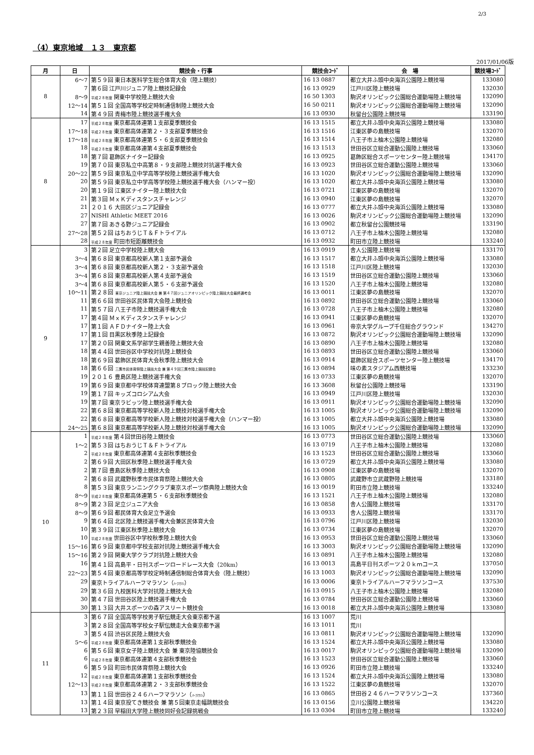2/3
（4）東京地域　１３　東京都
2017/01/06版
| 月 | 日 | 競技会・行事 | 競技会ｺｰﾄﾞ | 会 場 | 競技場ｺｰﾄﾞ |
| --- | --- | --- | --- | --- | --- |
| 8 | 6～7 | 第５９回 東日本医科学生総合体育大会（陸上競技） | 16 13 0887 | 都立大井ふ頭中央海浜公園陸上競技場 | 133080 |
| | 7 | 第６回 江戸川ジュニア陸上競技記録会 | 16 13 0929 | 江戸川区陸上競技場 | 132030 |
| | 8～9 | 平成２８年度 関東中学校陸上競技大会 | 16 50 1303 | 駒沢オリンピック公園総合運動場陸上競技場 | 132090 |
| | 12～14 | 第５１回 全国高等学校定時制通信制陸上競技大会 | 16 50 0211 | 駒沢オリンピック公園総合運動場陸上競技場 | 132090 |
| | 14 | 第４９回 青梅市陸上競技選手権大会 | 16 13 0930 | 秋留台公園陸上競技場 | 133190 |
| 8 | 17 | 平成２８年度 東京都高体連第１支部夏季競技会 | 16 13 1515 | 都立大井ふ頭中央海浜公園陸上競技場 | 133080 |
| | 17～18 | 平成２８年度 東京都高体連第２・３支部夏季競技会 | 16 13 1516 | 江東区夢の島競技場 | 132070 |
| | 17～18 | 平成２８年度 東京都高体連第５・６支部夏季競技会 | 16 13 1514 | 八王子市上柚木公園陸上競技場 | 132080 |
| | 18 | 平成２８年度 東京都高体連第４支部夏季競技会 | 16 13 1513 | 世田谷区立総合運動公園陸上競技場 | 133060 |
| | 18 | 第７回 葛飾区ナイター記録会 | 16 13 0925 | 葛飾区総合スポーツセンター陸上競技場 | 134170 |
| | 19 | 第７０回 東京私立中高第８・９支部陸上競技対抗選手権大会 | 16 13 0923 | 世田谷区立総合運動公園陸上競技場 | 133060 |
| | 20～22 | 第５９回 東京私立中学高等学校陸上競技選手権大会 | 16 13 1020 | 駒沢オリンピック公園総合運動場陸上競技場 | 132090 |
| | 20 | 第５９回 東京私立中学高等学校陸上競技選手権大会（ハンマー投） | 16 13 1020 | 都立大井ふ頭中央海浜公園陸上競技場 | 133080 |
| | 20 | 第１９回 江東区ナイター陸上競技大会 | 16 13 0721 | 江東区夢の島競技場 | 132070 |
| | 21 | 第３回 ＭｘＫディスタンスチャレンジ | 16 13 0940 | 江東区夢の島競技場 | 132070 |
| | 21 | ２０１６ 大田区ジュニア記録会 | 16 13 0777 | 都立大井ふ頭中央海浜公園陸上競技場 | 133080 |
| | 27 | NISHI Athletic MEET 2016 | 16 13 0026 | 駒沢オリンピック公園総合運動場陸上競技場 | 132090 |
| | 27 | 第７回 あきる野ジュニア記録会 | 16 13 0902 | 都立秋留台公園競技場 | 133190 |
| | 27～28 | 第５２回 はちおうじＴ＆Ｆトライアル | 16 13 0712 | 八王子市上柚木公園陸上競技場 | 132080 |
| | 28 | 平成２８年度 町田市短距離競技会 | 16 13 0932 | 町田市立陸上競技場 | 133240 |
| 9 | 3 | 第２回 足立中学校陸上競大会 | 16 13 0919 | 舎人公園陸上競技場 | 133170 |
| | 3～4 | 第６８回 東京都高校新人第１支部予選会 | 16 13 1517 | 都立大井ふ頭中央海浜公園陸上競技場 | 133080 |
| | 3～4 | 第６８回 東京都高校新人第２・３支部予選会 | 16 13 1518 | 江戸川区陸上競技場 | 132030 |
| | 3～4 | 第６８回 東京都高校新人第４支部予選会 | 16 13 1519 | 世田谷区立総合運動公園陸上競技場 | 133060 |
| | 3～4 | 第６８回 東京都高校新人第５・６支部予選会 | 16 13 1520 | 八王子市上柚木公園陸上競技場 | 132080 |
| | 10～11 | 第２８回 東京ジュニア陸上競技大会 兼 第４７回ジュニアオリンピック陸上競技大会最終選考会 | 16 13 0011 | 江東区夢の島競技場 | 132070 |
| | 11 | 第６６回 世田谷区民体育大会陸上競技会 | 16 13 0892 | 世田谷区立総合運動公園陸上競技場 | 133060 |
| | 11 | 第５７回 八王子市陸上競技選手権大会 | 16 13 0728 | 八王子市上柚木公園陸上競技場 | 132080 |
| | 17 | 第４回 ＭｘＫディスタンスチャレンジ | 16 13 0941 | 江東区夢の島競技場 | 132070 |
| | 17 | 第１回 ＡＦＤナイター陸上大会 | 16 13 0961 | 帝京大学グループ千住総合グラウンド | 134270 |
| | 17 | 第１回 目黒区秋季陸上記録会 | 16 13 0872 | 駒沢オリンピック公園総合運動場陸上競技場 | 132090 |
| | 17 | 第２０回 関東文系学部学生親善陸上競技大会 | 16 13 0890 | 八王子市上柚木公園陸上競技場 | 132080 |
| | 18 | 第４４回 世田谷区中学校対抗陸上競技会 | 16 13 0893 | 世田谷区立総合運動公園陸上競技場 | 133060 |
| | 18 | 第６９回 葛飾区民体育大会秋季陸上競技大会 | 16 13 0914 | 葛飾区総合スポーツセンター陸上競技場 | 134170 |
| | 18 | 第６６回 三鷹市民体育祭陸上競技大会 兼 第４９回三鷹市陸上競技記録会 | 16 13 0894 | 味の素スタジアム西競技場 | 133230 |
| | 19 | ２０１６ 豊島区陸上競技選手権大会 | 16 13 0733 | 江東区夢の島競技場 | 132070 |
| | 19 | 第６９回 東京都中学校体育連盟第８ブロック陸上競技大会 | 16 13 3608 | 秋留台公園陸上競技場 | 133190 |
| | 19 | 第１７回 キッズコロシアム大会 | 16 13 0949 | 江戸川区陸上競技場 | 132030 |
| | 19 | 第７回 東京ラビッツ陸上競技選手権大会 | 16 13 0911 | 駒沢オリンピック公園総合運動場陸上競技場 | 132090 |
| | 22 | 第６８回 東京都高等学校新人陸上競技対校選手権大会 | 16 13 1005 | 駒沢オリンピック公園総合運動場陸上競技場 | 132090 |
| | 22 | 第６８回 東京都高等学校新人陸上競技対校選手権大会（ハンマー投） | 16 13 1005 | 都立大井ふ頭中央海浜公園陸上競技場 | 133080 |
| | 24～25 | 第６８回 東京都高等学校新人陸上競技対校選手権大会 | 16 13 1005 | 駒沢オリンピック公園総合運動場陸上競技場 | 132090 |
| 10 | 1 | 平成２８年度 第４回世田谷陸上競技会 | 16 13 0773 | 世田谷区立総合運動公園陸上競技場 | 133060 |
| | 1～2 | 第５３回 はちおうじＴ＆Ｆトライアル | 16 13 0719 | 八王子市上柚木公園陸上競技場 | 132080 |
| | 2 | 平成２８年度 東京都高体連第４支部秋季競技会 | 16 13 1523 | 世田谷区立総合運動公園陸上競技場 | 133060 |
| | 2 | 第６９回 大田区秋季陸上競技選手権大会 | 16 13 0729 | 都立大井ふ頭中央海浜公園陸上競技場 | 133080 |
| | 2 | 第７回 豊島区秋季陸上競技大会 | 16 13 0908 | 江東区夢の島競技場 | 132070 |
| | 2 | 第６８回 武蔵野秋季市民体育祭陸上競技大会 | 16 13 0805 | 武蔵野市立武蔵野陸上競技場 | 133180 |
| | 8 | 第５３回 東京ランニングクラブ東京スポーツ祭典陸上競技大会 | 16 13 0019 | 町田市立陸上競技場 | 133240 |
| | 8～9 | 平成２８年度 東京都高体連第５・６支部秋季競技会 | 16 13 1521 | 八王子市上柚木公園陸上競技場 | 132080 |
| | 8～9 | 第２３回 足立ジュニア大会 | 16 13 0858 | 舎人公園陸上競技場 | 133170 |
| | 8～9 | 第６９回 都民体育大会足立予選会 | 16 13 0933 | 舎人公園陸上競技場 | 133170 |
| | 9 | 第６４回 北区陸上競技選手権大会兼区民体育大会 | 16 13 0796 | 江戸川区陸上競技場 | 132030 |
| | 10 | 第３９回 江東区秋季陸上競技大会 | 16 13 0734 | 江東区夢の島競技場 | 132070 |
| | 10 | 平成２８年度 世田谷区中学校秋季陸上競技大会 | 16 13 0953 | 世田谷区立総合運動公園陸上競技場 | 133060 |
| | 15～16 | 第６９回 東京都中学校支部対抗陸上競技選手権大会 | 16 13 3003 | 駒沢オリンピック公園総合運動場陸上競技場 | 132090 |
| | 15～16 | 第２９回 関東大学クラブ対抗陸上競技大会 | 16 13 0891 | 八王子市上柚木公園陸上競技場 | 132080 |
| | 16 | 第４１回 高島平・日刊スポーツロードレース大会（20km） | 16 13 0013 | 高島平日刊スポーツ２０ｋｍコース | 137050 |
| | 22～23 | 第５４回 東京都高等学校定時制通信制総合体育大会（陸上競技） | 16 13 1003 | 駒沢オリンピック公園総合運動場陸上競技場 | 132090 |
| | 29 | 東京トライアルハーフマラソン（ ﾊｰﾌﾏﾗｿﾝ ） | 16 13 0006 | 東京トライアルハーフマラソンコース | 137530 |
| | 29 | 第３６回 九校医科大学対抗陸上競技大会 | 16 13 0915 | 八王子市上柚木公園陸上競技場 | 132080 |
| | 30 | 第４７回 世田谷区陸上競技選手権大会 | 16 13 0784 | 世田谷区立総合運動公園陸上競技場 | 133060 |
| | 30 | 第１３回 大井スポーツの森アスリート競技会 | 16 13 0018 | 都立大井ふ頭中央海浜公園陸上競技場 | 133080 |
| 11 | 3 | 第６７回 全国高等学校男子駅伝競走大会東京都予選 | 16 13 1007 | 荒川 | |
| | 3 | 第２８回 全国高等学校女子駅伝競走大会東京都予選 | 16 13 1011 | 荒川 | |
| | 3 | 第５４回 渋谷区民陸上競技大会 | 16 13 0811 | 駒沢オリンピック公園総合運動場陸上競技場 | 132090 |
| | 5～6 | 平成２８年度 東京都高体連第１支部秋季競技会 | 16 13 1524 | 都立大井ふ頭中央海浜公園陸上競技場 | 133080 |
| | 6 | 第５６回 東京女子陸上競技大会 兼 東京陸協競技会 | 16 13 0017 | 駒沢オリンピック公園総合運動場陸上競技場 | 132090 |
| | 6 | 平成２８年度 東京都高体連第４支部秋季競技会 | 16 13 1523 | 世田谷区立総合運動公園陸上競技場 | 133060 |
| | 6 | 第５９回 町田市民体育祭陸上競技大会 | 16 13 0926 | 町田市立陸上競技場 | 133240 |
| | 12 | 平成２８年度 東京都高体連第１支部秋季競技会 | 16 13 1524 | 都立大井ふ頭中央海浜公園陸上競技場 | 133080 |
| | 12～13 | 平成２８年度 東京都高体連第２・３支部秋季競技会 | 16 13 1522 | 江東区夢の島競技場 | 132070 |
| | 13 | 第１１回 世田谷２４６ハーフマラソン（ ﾊｰﾌﾏﾗｿﾝ ） | 16 13 0865 | 世田谷２４６ハーフマラソンコース | 137360 |
| | 13 | 第１４回 東京投てき競技会 兼 第５回東京走幅跳競技会 | 16 13 0156 | 立川公園陸上競技場 | 134220 |
| | 13 | 第２３回 早稲田大学陸上競技同好会記録挑戦会 | 16 13 0304 | 町田市立陸上競技場 | 133240 |